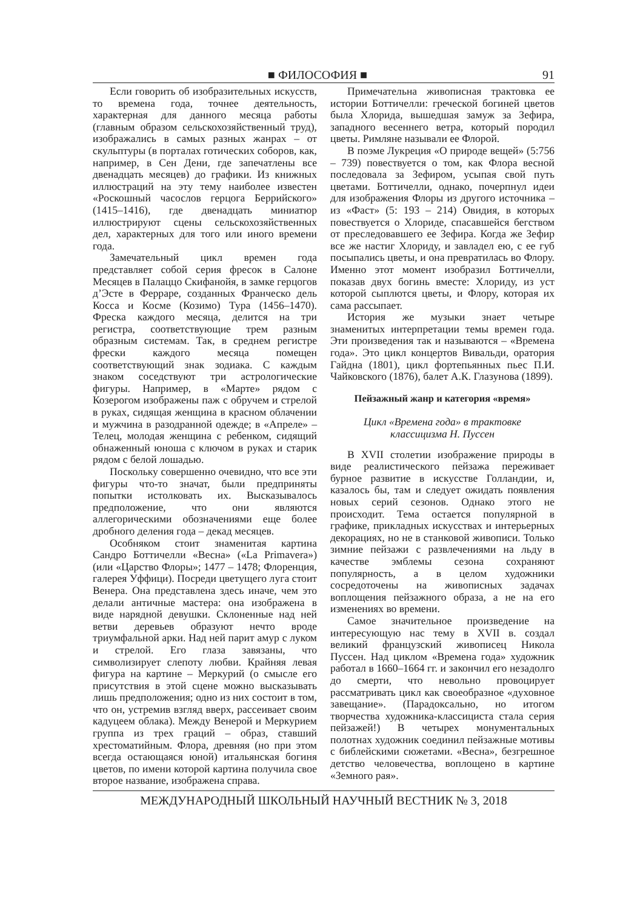■ ФИЛОСОФИЯ ■ 91
Если говорить об изобразительных искусств, то времена года, точнее деятельность, характерная для данного месяца работы (главным образом сельскохозяйственный труд), изображались в самых разных жанрах – от скульптуры (в порталах готических соборов, как, например, в Сен Дени, где запечатлены все двенадцать месяцев) до графики. Из книжных иллюстраций на эту тему наиболее известен «Роскошный часослов герцога Беррийского» (1415–1416), где двенадцать миниатюр иллюстрируют сцены сельскохозяйственных дел, характерных для того или иного времени года.
Замечательный цикл времен года представляет собой серия фресок в Салоне Месяцев в Палаццо Скифанойя, в замке герцогов д’Эсте в Ферраре, созданных Франческо дель Косса и Косме (Козимо) Тура (1456–1470). Фреска каждого месяца, делится на три регистра, соответствующие трем разным образным системам. Так, в среднем регистре фрески каждого месяца помещен соответствующий знак зодиака. С каждым знаком соседствуют три астрологические фигуры. Например, в «Марте» рядом с Козерогом изображены паж с обручем и стрелой в руках, сидящая женщина в красном облачении и мужчина в разодранной одежде; в «Апреле» – Телец, молодая женщина с ребенком, сидящий обнаженный юноша с ключом в руках и старик рядом с белой лошадью.
Поскольку совершенно очевидно, что все эти фигуры что-то значат, были предприняты попытки истолковать их. Высказывалось предположение, что они являются аллегорическими обозначениями еще более дробного деления года – декад месяцев.
Особняком стоит знаменитая картина Сандро Боттичелли «Весна» («La Primavera») (или «Царство Флоры»; 1477 – 1478; Флоренция, галерея Уффици). Посреди цветущего луга стоит Венера. Она представлена здесь иначе, чем это делали античные мастера: она изображена в виде нарядной девушки. Склоненные над ней ветви деревьев образуют нечто вроде триумфальной арки. Над ней парит амур с луком и стрелой. Его глаза завязаны, что символизирует слепоту любви. Крайняя левая фигура на картине – Меркурий (о смысле его присутствия в этой сцене можно высказывать лишь предположения; одно из них состоит в том, что он, устремив взгляд вверх, рассеивает своим кадуцеем облака). Между Венерой и Меркурием группа из трех граций – образ, ставший хрестоматийным. Флора, древняя (но при этом всегда остающаяся юной) итальянская богиня цветов, по имени которой картина получила свое второе название, изображена справа.
Примечательна живописная трактовка ее истории Боттичелли: греческой богиней цветов была Хлорида, вышедшая замуж за Зефира, западного весеннего ветра, который породил цветы. Римляне называли ее Флорой.
В поэме Лукреция «О природе вещей» (5:756 – 739) повествуется о том, как Флора весной последовала за Зефиром, усыпая свой путь цветами. Боттичелли, однако, почерпнул идеи для изображения Флоры из другого источника – из «Фаст» (5: 193 – 214) Овидия, в которых повествуется о Хлориде, спасавшейся бегством от преследовавшего ее Зефира. Когда же Зефир все же настиг Хлориду, и завладел ею, с ее губ посыпались цветы, и она превратилась во Флору. Именно этот момент изобразил Боттичелли, показав двух богинь вместе: Хлориду, из уст которой сыплются цветы, и Флору, которая их сама рассыпает.
История же музыки знает четыре знаменитых интерпретации темы времен года. Эти произведения так и называются – «Времена года». Это цикл концертов Вивальди, оратория Гайдна (1801), цикл фортепьянных пьес П.И. Чайковского (1876), балет А.К. Глазунова (1899).
Пейзажный жанр и категория «время»
Цикл «Времена года» в трактовке
классицизма Н. Пуссен
В XVII столетии изображение природы в виде реалистического пейзажа переживает бурное развитие в искусстве Голландии, и, казалось бы, там и следует ожидать появления новых серий сезонов. Однако этого не происходит. Тема остается популярной в графике, прикладных искусствах и интерьерных декорациях, но не в станковой живописи. Только зимние пейзажи с развлечениями на льду в качестве эмблемы сезона сохраняют популярность, а в целом художники сосредоточены на живописных задачах воплощения пейзажного образа, а не на его изменениях во времени.
Самое значительное произведение на интересующую нас тему в XVII в. создал великий французский живописец Никола Пуссен. Над циклом «Времена года» художник работал в 1660–1664 гг. и закончил его незадолго до смерти, что невольно провоцирует рассматривать цикл как своеобразное «духовное завещание». (Парадоксально, но итогом творчества художника-классициста стала серия пейзажей!) В четырех монументальных полотнах художник соединил пейзажные мотивы с библейскими сюжетами. «Весна», безгрешное детство человечества, воплощено в картине «Земного рая».
МЕЖДУНАРОДНЫЙ ШКОЛЬНЫЙ НАУЧНЫЙ ВЕСТНИК № 3, 2018